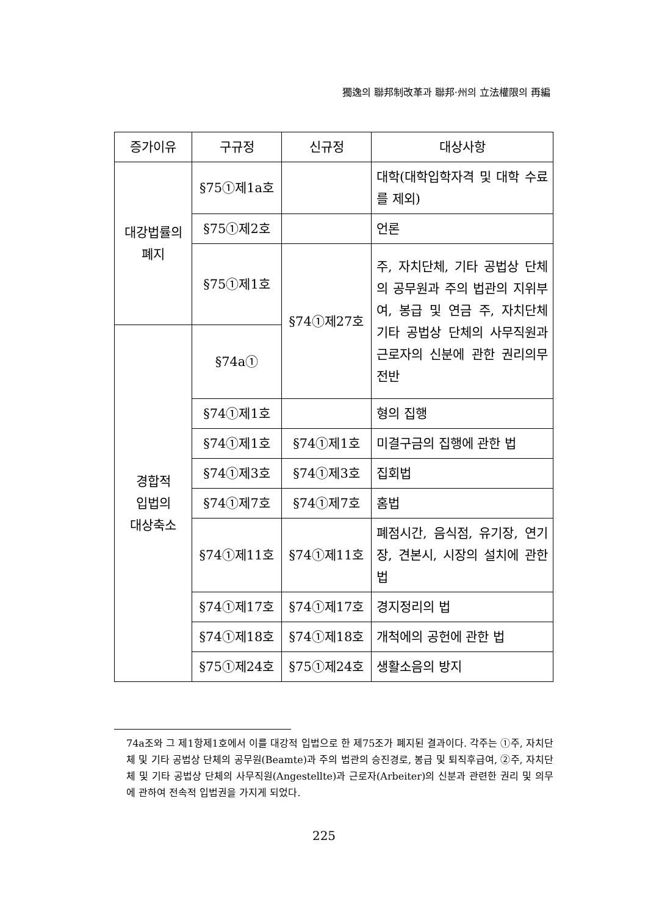獨逸의 聯邦制改革과 聯邦·州의 立法權限의 再編
| 증가이유 | 구규정 | 신규정 | 대상사항 |
| --- | --- | --- | --- |
| 대강법률의 폐지 | §75①제1a호 | | 대학(대학입학자격 및 대학 수료를 제외) |
| | §75①제2호 | | 언론 |
| | §75①제1호 | §74①제27호 | 주, 자치단체, 기타 공법상 단체의 공무원과 주의 법관의 지위부여, 봉급 및 연금 주, 자치단체 기타 공법상 단체의 사무직원과 근로자의 신분에 관한 권리의무 전반 |
| 경합적 입법의 대상축소 | §74a① | | |
| | §74①제1호 | | 형의 집행 |
| | §74①제1호 | §74①제1호 | 미결구금의 집행에 관한 법 |
| | §74①제3호 | §74①제3호 | 집회법 |
| | §74①제7호 | §74①제7호 | 홈법 |
| | §74①제11호 | §74①제11호 | 폐점시간, 음식점, 유기장, 연기장, 견본시, 시장의 설치에 관한 법 |
| | §74①제17호 | §74①제17호 | 경지정리의 법 |
| | §74①제18호 | §74①제18호 | 개척에의 공헌에 관한 법 |
| | §75①제24호 | §75①제24호 | 생활소음의 방지 |
74a조와 그 제1항제1호에서 이를 대강적 입법으로 한 제75조가 폐지된 결과이다. 각주는 ①주, 자치단체 및 기타 공법상 단체의 공무원(Beamte)과 주의 법관의 승진경로, 봉급 및 퇴직후급여, ②주, 자치단체 및 기타 공법상 단체의 사무직원(Angestellte)과 근로자(Arbeiter)의 신분과 관련한 권리 및 의무에 관하여 전속적 입법권을 가지게 되었다.
225